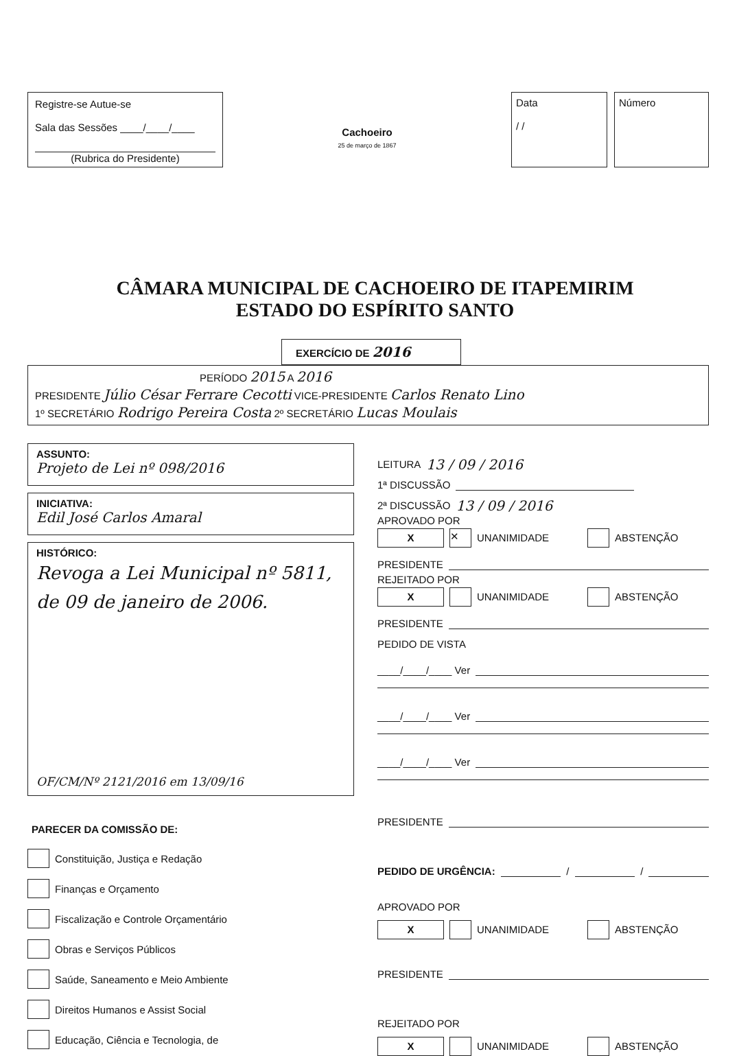Registre-se Autue-se
Sala das Sessões ____/____/____
(Rubrica do Presidente)
Cachoeiro
25 de março de 1867
Data
/ /
Número
CÂMARA MUNICIPAL DE CACHOEIRO DE ITAPEMIRIM
ESTADO DO ESPÍRITO SANTO
EXERCÍCIO DE 2016
PERÍODO 2015 A 2016
PRESIDENTE Júlio César Ferrare Cecotti VICE-PRESIDENTE Carlos Renato Lino
1º SECRETÁRIO Rodrigo Pereira Costa 2º SECRETÁRIO Lucas Moulais
ASSUNTO:
Projeto de Lei nº 098/2016
INICIATIVA:
Edil José Carlos Amaral
HISTÓRICO:
Revoga a Lei Municipal nº 5811, de 09 de janeiro de 2006.
OF/CM/Nº 2121/2016 em 13/09/16
PARECER DA COMISSÃO DE:
Constituição, Justiça e Redação
Finanças e Orçamento
Fiscalização e Controle Orçamentário
Obras e Serviços Públicos
Saúde, Saneamento e Meio Ambiente
Direitos Humanos e Assist Social
Educação, Ciência e Tecnologia, de
LEITURA 13 / 09 / 2016
1ª DISCUSSÃO
2ª DISCUSSÃO 13 / 09 / 2016
APROVADO POR
X ✕ UNANIMIDADE ABSTENÇÃO
PRESIDENTE
REJEITADO POR
X UNANIMIDADE ABSTENÇÃO
PRESIDENTE
PEDIDO DE VISTA
____/____/____ Ver
____/____/____ Ver
____/____/____ Ver
PRESIDENTE
PEDIDO DE URGÊNCIA: / /
APROVADO POR
X UNANIMIDADE ABSTENÇÃO
PRESIDENTE
REJEITADO POR
X UNANIMIDADE ABSTENÇÃO